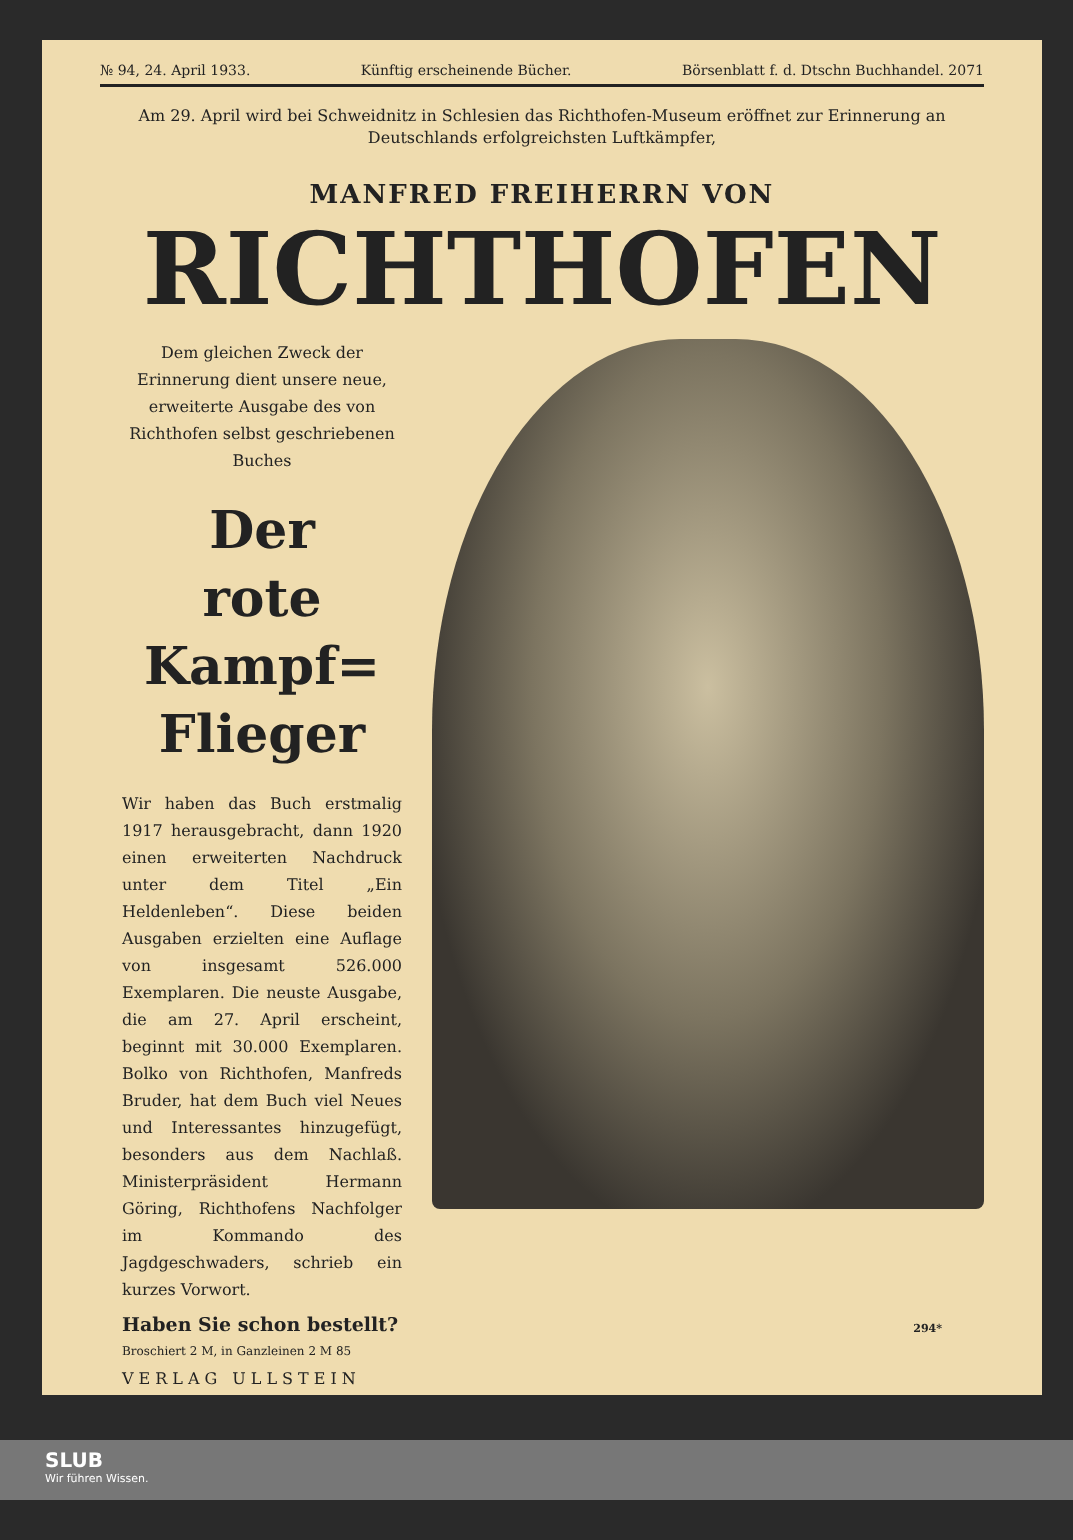№ 94, 24. April 1933. Künftig erscheinende Bücher. Börsenblatt f. d. Dtschn Buchhandel. 2071
Am 29. April wird bei Schweidnitz in Schlesien das Richthofen-Museum eröffnet zur Erinnerung an Deutschlands erfolgreichsten Luftkämpfer,
MANFRED FREIHERRN VON
RICHTHOFEN
Dem gleichen Zweck der Erinnerung dient unsere neue, erweiterte Ausgabe des von Richthofen selbst geschriebenen Buches
Der
rote
Kampf=
Flieger
Wir haben das Buch erstmalig 1917 herausgebracht, dann 1920 einen erweiterten Nachdruck unter dem Titel „Ein Heldenleben“. Diese beiden Ausgaben erzielten eine Auflage von insgesamt 526.000 Exemplaren. Die neuste Ausgabe, die am 27. April erscheint, beginnt mit 30.000 Exemplaren. Bolko von Richthofen, Manfreds Bruder, hat dem Buch viel Neues und Interessantes hinzugefügt, besonders aus dem Nachlaß. Ministerpräsident Hermann Göring, Richthofens Nachfolger im Kommando des Jagdgeschwaders, schrieb ein kurzes Vorwort.
Haben Sie schon bestellt?
Broschiert 2 M, in Ganzleinen 2 M 85
VERLAG ULLSTEIN
294*
SLUB
Wir führen Wissen.